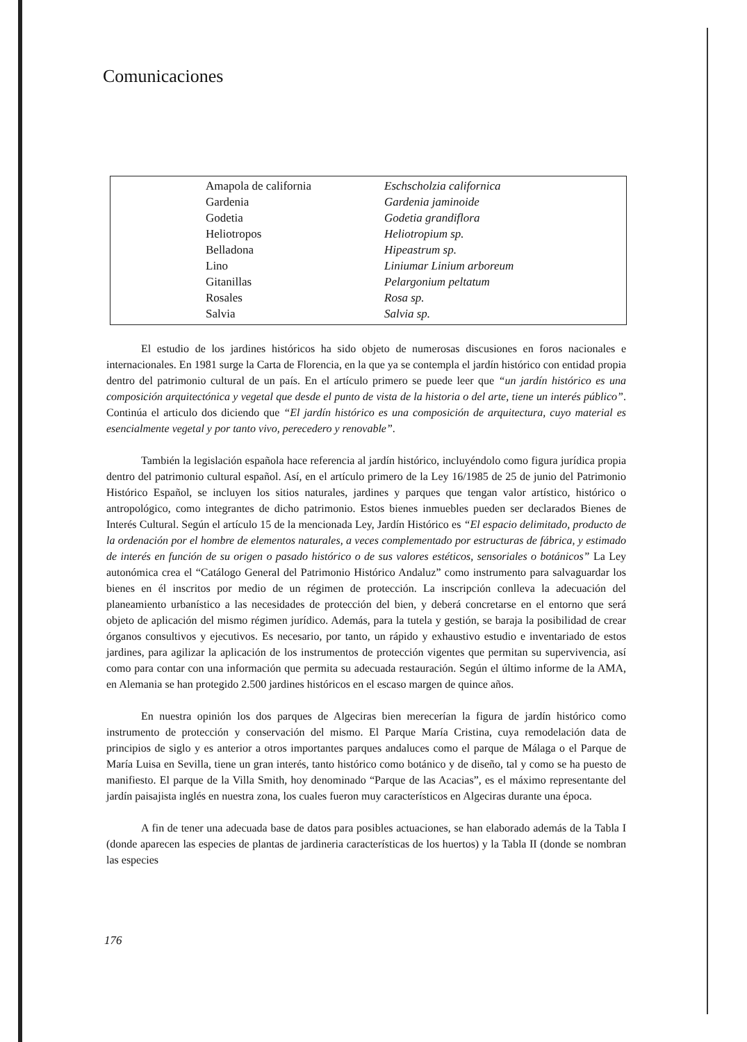Comunicaciones
| Amapola de california | Eschscholzia californica |
| Gardenia | Gardenia jaminoide |
| Godetia | Godetia grandiflora |
| Heliotropos | Heliotropium sp. |
| Belladona | Hipeastrum sp. |
| Lino | Liniumar Linium arboreum |
| Gitanillas | Pelargonium peltatum |
| Rosales | Rosa sp. |
| Salvia | Salvia sp. |
El estudio de los jardines históricos ha sido objeto de numerosas discusiones en foros nacionales e internacionales. En 1981 surge la Carta de Florencia, en la que ya se contempla el jardín histórico con entidad propia dentro del patrimonio cultural de un país. En el artículo primero se puede leer que “un jardín histórico es una composición arquitectónica y vegetal que desde el punto de vista de la historia o del arte, tiene un interés público”. Continúa el articulo dos diciendo que “El jardín histórico es una composición de arquitectura, cuyo material es esencialmente vegetal y por tanto vivo, perecedero y renovable”.
También la legislación española hace referencia al jardín histórico, incluyéndolo como figura jurídica propia dentro del patrimonio cultural español. Así, en el artículo primero de la Ley 16/1985 de 25 de junio del Patrimonio Histórico Español, se incluyen los sitios naturales, jardines y parques que tengan valor artístico, histórico o antropológico, como integrantes de dicho patrimonio. Estos bienes inmuebles pueden ser declarados Bienes de Interés Cultural. Según el artículo 15 de la mencionada Ley, Jardín Histórico es “El espacio delimitado, producto de la ordenación por el hombre de elementos naturales, a veces complementado por estructuras de fábrica, y estimado de interés en función de su origen o pasado histórico o de sus valores estéticos, sensoriales o botánicos” La Ley autonómica crea el “Catálogo General del Patrimonio Histórico Andaluz” como instrumento para salvaguardar los bienes en él inscritos por medio de un régimen de protección. La inscripción conlleva la adecuación del planeamiento urbanístico a las necesidades de protección del bien, y deberá concretarse en el entorno que será objeto de aplicación del mismo régimen jurídico. Además, para la tutela y gestión, se baraja la posibilidad de crear órganos consultivos y ejecutivos. Es necesario, por tanto, un rápido y exhaustivo estudio e inventariado de estos jardines, para agilizar la aplicación de los instrumentos de protección vigentes que permitan su supervivencia, así como para contar con una información que permita su adecuada restauración. Según el último informe de la AMA, en Alemania se han protegido 2.500 jardines históricos en el escaso margen de quince años.
En nuestra opinión los dos parques de Algeciras bien merecerían la figura de jardín histórico como instrumento de protección y conservación del mismo. El Parque María Cristina, cuya remodelación data de principios de siglo y es anterior a otros importantes parques andaluces como el parque de Málaga o el Parque de María Luisa en Sevilla, tiene un gran interés, tanto histórico como botánico y de diseño, tal y como se ha puesto de manifiesto. El parque de la Villa Smith, hoy denominado “Parque de las Acacias”, es el máximo representante del jardín paisajista inglés en nuestra zona, los cuales fueron muy característicos en Algeciras durante una época.
A fin de tener una adecuada base de datos para posibles actuaciones, se han elaborado además de la Tabla I (donde aparecen las especies de plantas de jardineria características de los huertos) y la Tabla II (donde se nombran las especies
176